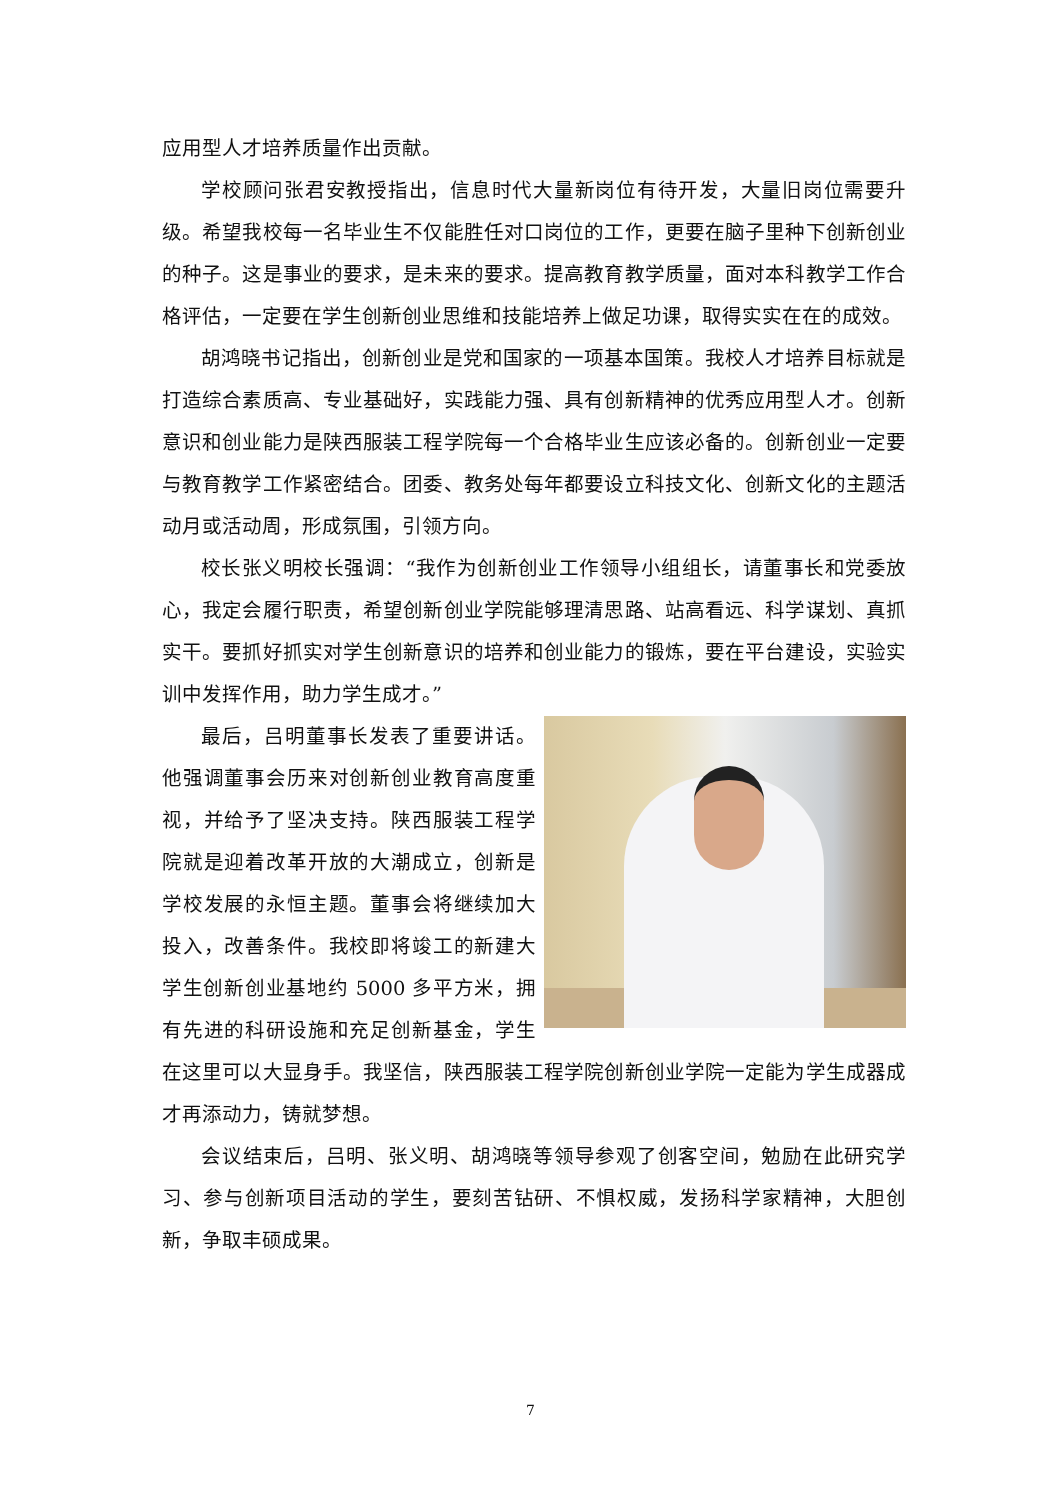应用型人才培养质量作出贡献。
学校顾问张君安教授指出，信息时代大量新岗位有待开发，大量旧岗位需要升级。希望我校每一名毕业生不仅能胜任对口岗位的工作，更要在脑子里种下创新创业的种子。这是事业的要求，是未来的要求。提高教育教学质量，面对本科教学工作合格评估，一定要在学生创新创业思维和技能培养上做足功课，取得实实在在的成效。
胡鸿晓书记指出，创新创业是党和国家的一项基本国策。我校人才培养目标就是打造综合素质高、专业基础好，实践能力强、具有创新精神的优秀应用型人才。创新意识和创业能力是陕西服装工程学院每一个合格毕业生应该必备的。创新创业一定要与教育教学工作紧密结合。团委、教务处每年都要设立科技文化、创新文化的主题活动月或活动周，形成氛围，引领方向。
校长张义明校长强调：“我作为创新创业工作领导小组组长，请董事长和党委放心，我定会履行职责，希望创新创业学院能够理清思路、站高看远、科学谋划、真抓实干。要抓好抓实对学生创新意识的培养和创业能力的锻炼，要在平台建设，实验实训中发挥作用，助力学生成才。”
最后，吕明董事长发表了重要讲话。他强调董事会历来对创新创业教育高度重视，并给予了坚决支持。陕西服装工程学院就是迎着改革开放的大潮成立，创新是学校发展的永恒主题。董事会将继续加大投入，改善条件。我校即将竣工的新建大学生创新创业基地约 5000 多平方米，拥有先进的科研设施和充足创新基金，学生在这里可以大显身手。我坚信，陕西服装工程学院创新创业学院一定能为学生成器成才再添动力，铸就梦想。
会议结束后，吕明、张义明、胡鸿晓等领导参观了创客空间，勉励在此研究学习、参与创新项目活动的学生，要刻苦钻研、不惧权威，发扬科学家精神，大胆创新，争取丰硕成果。
7